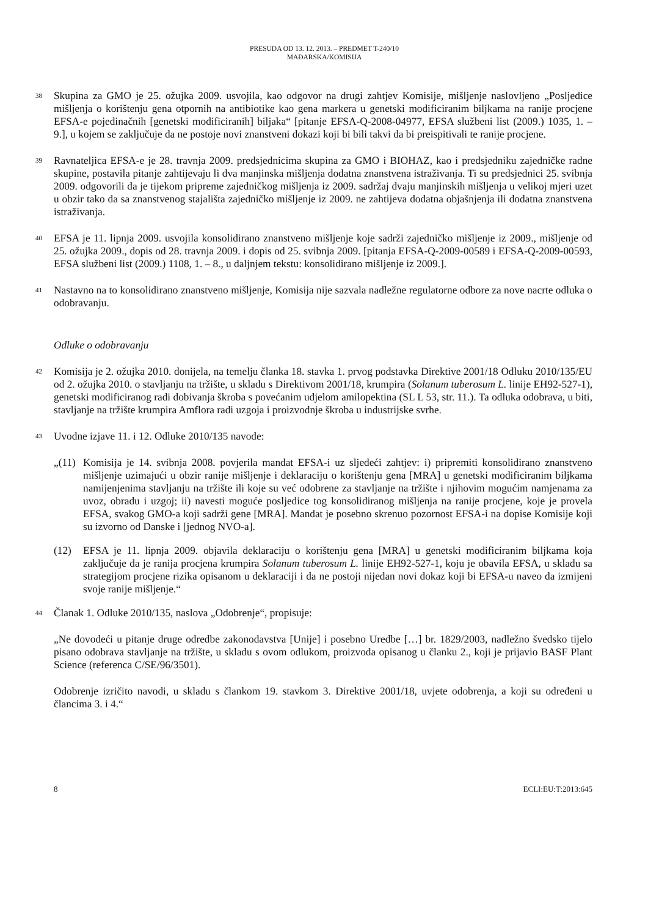PRESUDA OD 13. 12. 2013. – PREDMET T-240/10
MAĐARSKA/KOMISIJA
38
Skupina za GMO je 25. ožujka 2009. usvojila, kao odgovor na drugi zahtjev Komisije, mišljenje naslovljeno „Posljedice mišljenja o korištenju gena otpornih na antibiotike kao gena markera u genetski modificiranim biljkama na ranije procjene EFSA-e pojedinačnih [genetski modificiranih] biljaka“ [pitanje EFSA-Q-2008-04977, EFSA službeni list (2009.) 1035, 1. – 9.], u kojem se zaključuje da ne postoje novi znanstveni dokazi koji bi bili takvi da bi preispitivali te ranije procjene.
39
Ravnateljica EFSA-e je 28. travnja 2009. predsjednicima skupina za GMO i BIOHAZ, kao i predsjedniku zajedničke radne skupine, postavila pitanje zahtijevaju li dva manjinska mišljenja dodatna znanstvena istraživanja. Ti su predsjednici 25. svibnja 2009. odgovorili da je tijekom pripreme zajedničkog mišljenja iz 2009. sadržaj dvaju manjinskih mišljenja u velikoj mjeri uzet u obzir tako da sa znanstvenog stajališta zajedničko mišljenje iz 2009. ne zahtijeva dodatna objašnjenja ili dodatna znanstvena istraživanja.
40
EFSA je 11. lipnja 2009. usvojila konsolidirano znanstveno mišljenje koje sadrži zajedničko mišljenje iz 2009., mišljenje od 25. ožujka 2009., dopis od 28. travnja 2009. i dopis od 25. svibnja 2009. [pitanja EFSA-Q-2009-00589 i EFSA-Q-2009-00593, EFSA službeni list (2009.) 1108, 1. – 8., u daljnjem tekstu: konsolidirano mišljenje iz 2009.].
41
Nastavno na to konsolidirano znanstveno mišljenje, Komisija nije sazvala nadležne regulatorne odbore za nove nacrte odluka o odobravanju.
Odluke o odobravanju
42
Komisija je 2. ožujka 2010. donijela, na temelju članka 18. stavka 1. prvog podstavka Direktive 2001/18 Odluku 2010/135/EU od 2. ožujka 2010. o stavljanju na tržište, u skladu s Direktivom 2001/18, krumpira (Solanum tuberosum L. linije EH92-527-1), genetski modificiranog radi dobivanja škroba s povećanim udjelom amilopektina (SL L 53, str. 11.). Ta odluka odobrava, u biti, stavljanje na tržište krumpira Amflora radi uzgoja i proizvodnje škroba u industrijske svrhe.
43
Uvodne izjave 11. i 12. Odluke 2010/135 navode:
„(11)
Komisija je 14. svibnja 2008. povjerila mandat EFSA-i uz sljedeći zahtjev: i) pripremiti konsolidirano znanstveno mišljenje uzimajući u obzir ranije mišljenje i deklaraciju o korištenju gena [MRA] u genetski modificiranim biljkama namijenjenima stavljanju na tržište ili koje su već odobrene za stavljanje na tržište i njihovim mogućim namjenama za uvoz, obradu i uzgoj; ii) navesti moguće posljedice tog konsolidiranog mišljenja na ranije procjene, koje je provela EFSA, svakog GMO-a koji sadrži gene [MRA]. Mandat je posebno skrenuo pozornost EFSA-i na dopise Komisije koji su izvorno od Danske i [jednog NVO-a].
(12) EFSA je 11. lipnja 2009. objavila deklaraciju o korištenju gena [MRA] u genetski modificiranim biljkama koja zaključuje da je ranija procjena krumpira Solanum tuberosum L. linije EH92-527-1, koju je obavila EFSA, u skladu sa strategijom procjene rizika opisanom u deklaraciji i da ne postoji nijedan novi dokaz koji bi EFSA-u naveo da izmijeni svoje ranije mišljenje.“
44
Članak 1. Odluke 2010/135, naslova „Odobrenje“, propisuje:
„Ne dovodeći u pitanje druge odredbe zakonodavstva [Unije] i posebno Uredbe […] br. 1829/2003, nadležno švedsko tijelo pisano odobrava stavljanje na tržište, u skladu s ovom odlukom, proizvoda opisanog u članku 2., koji je prijavio BASF Plant Science (referenca C/SE/96/3501).
Odobrenje izričito navodi, u skladu s člankom 19. stavkom 3. Direktive 2001/18, uvjete odobrenja, a koji su određeni u člancima 3. i 4.“
8 ECLI:EU:T:2013:645